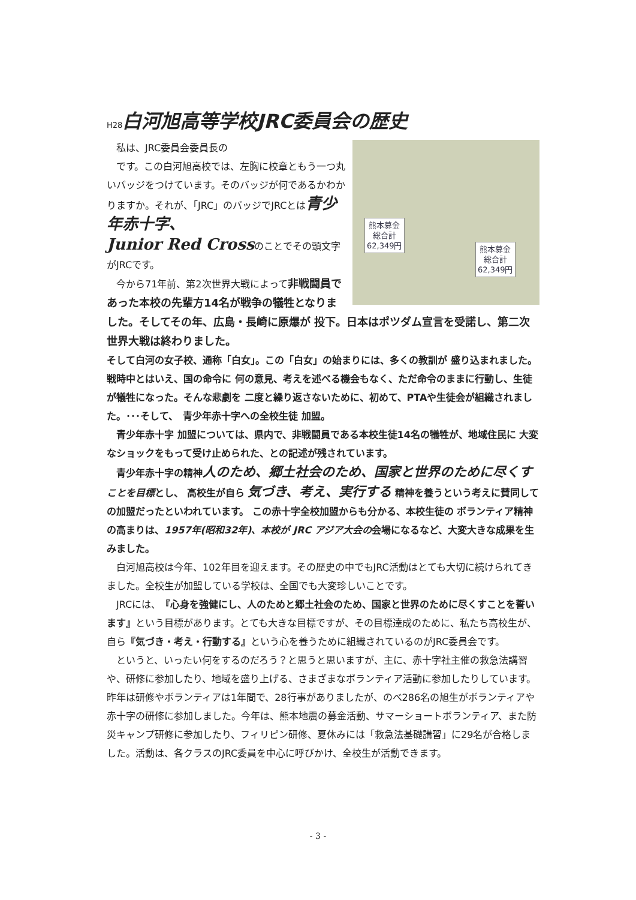H28白河旭高等学校JRC委員会の歴史
熊本募金
総合計
62,349円
熊本募金
総合計
62,349円
　私は、JRC委員会委員長の
　です。この白河旭高校では、左胸に校章ともう一つ丸いバッジをつけています。そのバッジが何であるかわかりますか。それが、「JRC」のバッジでJRCとは青少年赤十字、
Junior Red Crossのことでその頭文字がJRCです。
　今から71年前、第2次世界大戦によって非戦闘員であった本校の先輩方14名が戦争の犠牲となりました。そしてその年、広島・長崎に原爆が 投下。日本はポツダム宣言を受諾し、第二次世界大戦は終わりました。
そして白河の女子校、通称「白女」。この「白女」の始まりには、多くの教訓が 盛り込まれました。戦時中とはいえ、国の命令に 何の意見、考えを述べる機会もなく、ただ命令のままに行動し、生徒が犠牲になった。そんな悲劇を 二度と繰り返さないために、初めて、PTAや生徒会が組織されました。･･･そして、　青少年赤十字への全校生徒 加盟。
　青少年赤十字 加盟については、県内で、非戦闘員である本校生徒14名の犠牲が、地域住民に 大変なショックをもって受け止められた、との記述が残されています。
　青少年赤十字の精神人のため、郷土社会のため、国家と世界のために尽くす ことを目標とし、 高校生が自ら 気づき、考え、実行する 精神を養うという考えに賛同しての加盟だったといわれています。 この赤十字全校加盟からも分かる、本校生徒の ボランティア精神の高まりは、1957年(昭和32年)、本校が JRC アジア大会の会場になるなど、大変大きな成果を生みました。
　白河旭高校は今年、102年目を迎えます。その歴史の中でもJRC活動はとても大切に続けられてきました。全校生が加盟している学校は、全国でも大変珍しいことです。
　JRCには、『心身を強健にし、人のためと郷土社会のため、国家と世界のために尽くすことを誓います』という目標があります。とても大きな目標ですが、その目標達成のために、私たち高校生が、自ら『気づき・考え・行動する』という心を養うために組織されているのがJRC委員会です。
　というと、いったい何をするのだろう？と思うと思いますが、主に、赤十字社主催の救急法講習や、研修に参加したり、地域を盛り上げる、さまざまなボランティア活動に参加したりしています。昨年は研修やボランティアは1年間で、28行事がありましたが、のべ286名の旭生がボランティアや赤十字の研修に参加しました。今年は、熊本地震の募金活動、サマーショートボランティア、また防災キャンプ研修に参加したり、フィリピン研修、夏休みには「救急法基礎講習」に29名が合格しました。活動は、各クラスのJRC委員を中心に呼びかけ、全校生が活動できます。
- 3 -